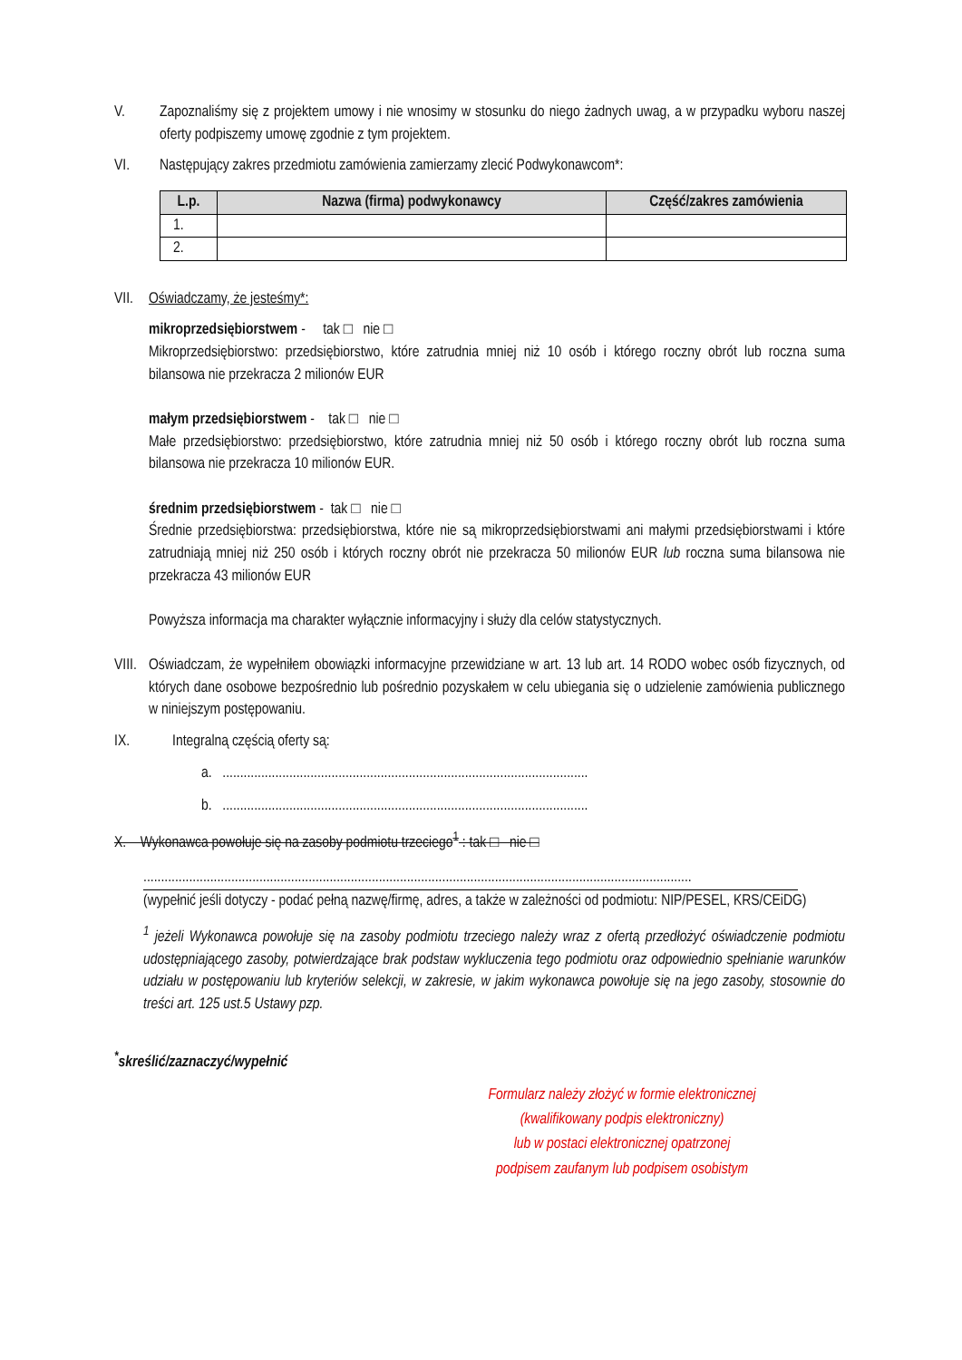V. Zapoznaliśmy się z projektem umowy i nie wnosimy w stosunku do niego żadnych uwag, a w przypadku wyboru naszej oferty podpiszemy umowę zgodnie z tym projektem.
VI. Następujący zakres przedmiotu zamówienia zamierzamy zlecić Podwykonawcom*:
| L.p. | Nazwa (firma) podwykonawcy | Część/zakres zamówienia |
| --- | --- | --- |
| 1. | | |
| 2. | | |
VII.
Oświadczamy, że jesteśmy*:
mikroprzedsiębiorstwem - tak □ nie □
Mikroprzedsiębiorstwo: przedsiębiorstwo, które zatrudnia mniej niż 10 osób i którego roczny obrót lub roczna suma bilansowa nie przekracza 2 milionów EUR
małym przedsiębiorstwem - tak □ nie □
Małe przedsiębiorstwo: przedsiębiorstwo, które zatrudnia mniej niż 50 osób i którego roczny obrót lub roczna suma bilansowa nie przekracza 10 milionów EUR.
średnim przedsiębiorstwem - tak □ nie □
Średnie przedsiębiorstwa: przedsiębiorstwa, które nie są mikroprzedsiębiorstwami ani małymi przedsiębiorstwami i które zatrudniają mniej niż 250 osób i których roczny obrót nie przekracza 50 milionów EUR lub roczna suma bilansowa nie przekracza 43 milionów EUR
Powyższa informacja ma charakter wyłącznie informacyjny i służy dla celów statystycznych.
VIII.
Oświadczam, że wypełniłem obowiązki informacyjne przewidziane w art. 13 lub art. 14 RODO wobec osób fizycznych, od których dane osobowe bezpośrednio lub pośrednio pozyskałem w celu ubiegania się o udzielenie zamówienia publicznego w niniejszym postępowaniu.
IX. Integralną częścią oferty są:
a. ........................................................................................................
b. ........................................................................................................
X. Wykonawca powołuje się na zasoby podmiotu trzeciego<sup>1</sup> : tak □ nie □
............................................................................................................................................................
(wypełnić jeśli dotyczy - podać pełną nazwę/firmę, adres, a także w zależności od podmiotu: NIP/PESEL, KRS/CEiDG)
<sup>1</sup> jeżeli Wykonawca powołuje się na zasoby podmiotu trzeciego należy wraz z ofertą przedłożyć oświadczenie podmiotu udostępniającego zasoby, potwierdzające brak podstaw wykluczenia tego podmiotu oraz odpowiednio spełnianie warunków udziału w postępowaniu lub kryteriów selekcji, w zakresie, w jakim wykonawca powołuje się na jego zasoby, stosownie do treści art. 125 ust.5 Ustawy pzp.
<sup>*</sup> skreślić/zaznaczyć/wypełnić
Formularz należy złożyć w formie elektronicznej
(kwalifikowany podpis elektroniczny)
lub w postaci elektronicznej opatrzonej
podpisem zaufanym lub podpisem osobistym